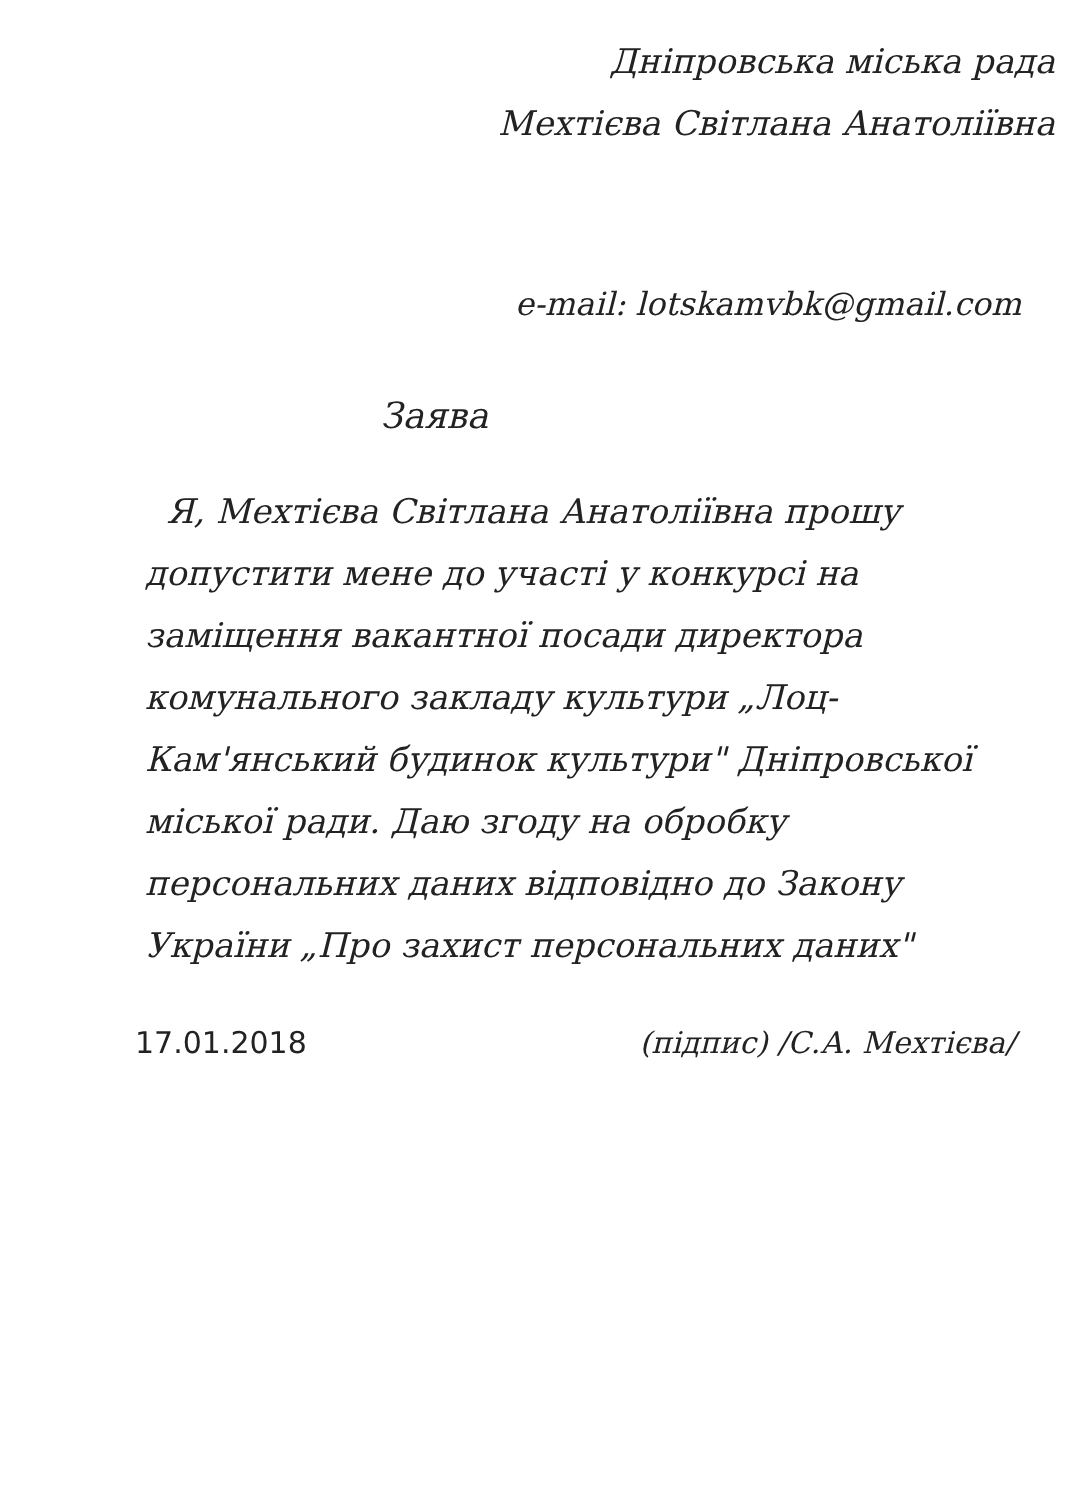Дніпровська міська рада
Мехтієва Світлана Анатоліївна
e-mail: lotskamvbk@gmail.com
Заява
Я, Мехтієва Світлана Анатоліївна прошу допустити мене до участі у конкурсі на заміщення вакантної посади директора комунального закладу культури „Лоц-Кам'янський будинок культури" Дніпровської міської ради. Даю згоду на обробку персональних даних відповідно до Закону України „Про захист персональних даних"
17.01.2018 (підпис) /С.А. Мехтієва/